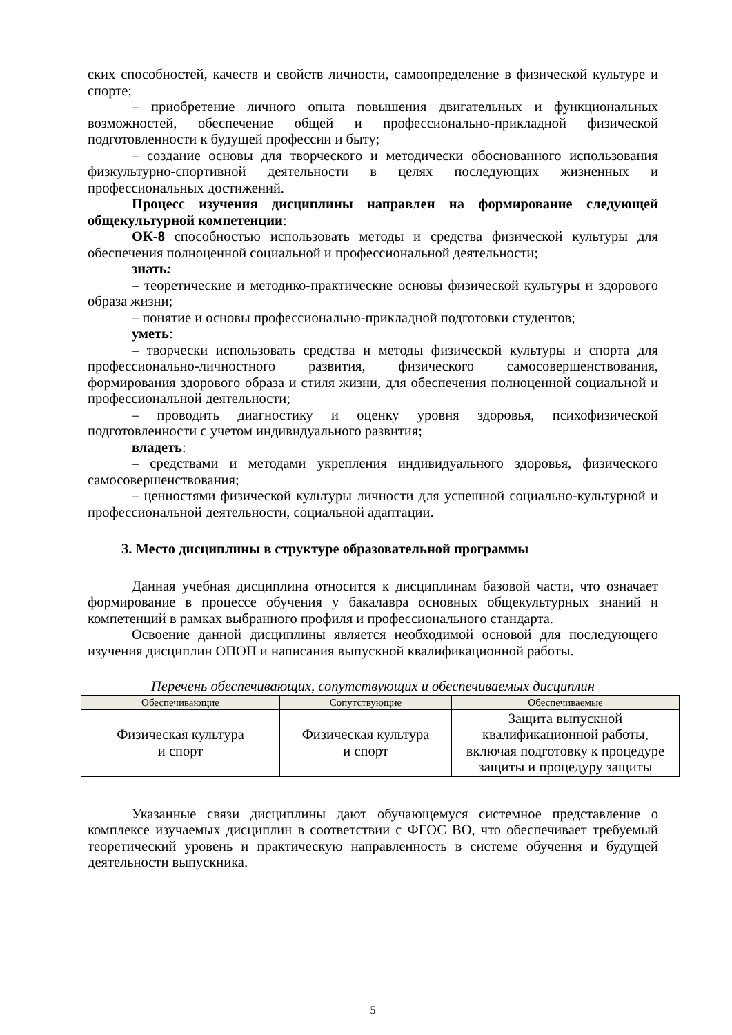ских способностей, качеств и свойств личности, самоопределение в физической культуре и спорте;
– приобретение личного опыта повышения двигательных и функциональных возможностей, обеспечение общей и профессионально-прикладной физической подготовленности к будущей профессии и быту;
– создание основы для творческого и методически обоснованного использования физкультурно-спортивной деятельности в целях последующих жизненных и профессиональных достижений.
Процесс изучения дисциплины направлен на формирование следующей общекультурной компетенции:
ОК-8 способностью использовать методы и средства физической культуры для обеспечения полноценной социальной и профессиональной деятельности;
знать:
– теоретические и методико-практические основы физической культуры и здорового образа жизни;
– понятие и основы профессионально-прикладной подготовки студентов;
уметь:
– творчески использовать средства и методы физической культуры и спорта для профессионально-личностного развития, физического самосовершенствования, формирования здорового образа и стиля жизни, для обеспечения полноценной социальной и профессиональной деятельности;
– проводить диагностику и оценку уровня здоровья, психофизической подготовленности с учетом индивидуального развития;
владеть:
– средствами и методами укрепления индивидуального здоровья, физического самосовершенствования;
– ценностями физической культуры личности для успешной социально-культурной и профессиональной деятельности, социальной адаптации.
3. Место дисциплины в структуре образовательной программы
Данная учебная дисциплина относится к дисциплинам базовой части, что означает формирование в процессе обучения у бакалавра основных общекультурных знаний и компетенций в рамках выбранного профиля и профессионального стандарта.
Освоение данной дисциплины является необходимой основой для последующего изучения дисциплин ОПОП и написания выпускной квалификационной работы.
Перечень обеспечивающих, сопутствующих и обеспечиваемых дисциплин
| Обеспечивающие | Сопутствующие | Обеспечиваемые |
| --- | --- | --- |
| Физическая культура и спорт | Физическая культура и спорт | Защита выпускной квалификационной работы, включая подготовку к процедуре защиты и процедуру защиты |
Указанные связи дисциплины дают обучающемуся системное представление о комплексе изучаемых дисциплин в соответствии с ФГОС ВО, что обеспечивает требуемый теоретический уровень и практическую направленность в системе обучения и будущей деятельности выпускника.
5